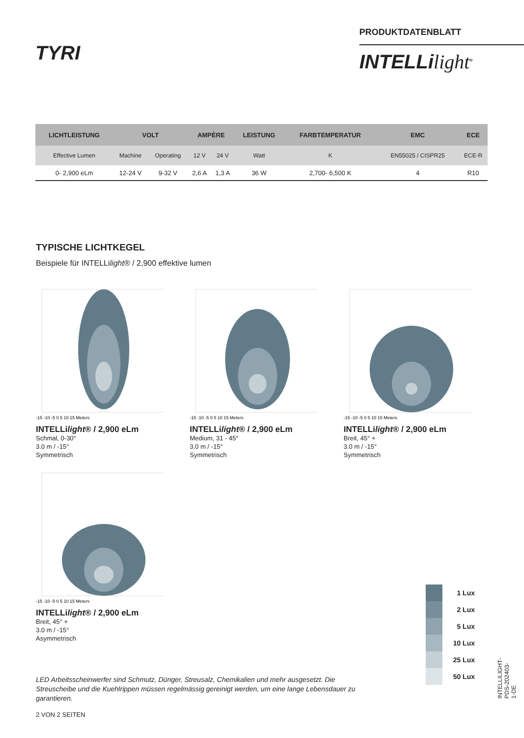TYRI
PRODUKTDATENBLATT
INTELLilight<sup>®</sup>
| LICHTLEISTUNG | VOLT | | AMPÈRE | | LEISTUNG | FARBTEMPERATUR | EMC | ECE |
| --- | --- | --- | --- | --- | --- | --- | --- | --- |
| Effective Lumen | Machine | Operating | 12 V | 24 V | Watt | K | EN55025 / CISPR25 | ECE-R |
| 0- 2,900 eLm | 12-24 V | 9-32 V | 2,6 A | 1,3 A | 36 W | 2,700- 6,500 K | 4 | R10 |
TYPISCHE LICHTKEGEL
Beispiele für INTELLilight® / 2,900 effektive lumen
-15 -10 -5 0 5 10 15 Meters
INTELLilight® / 2,900 eLm
Schmal, 0-30°
3.0 m / -15°
Symmetrisch
-15 -10 -5 0 5 10 15 Meters
INTELLilight® / 2,900 eLm
Medium, 31 - 45°
3.0 m / -15°
Symmetrisch
-15 -10 -5 0 5 10 15 Meters
INTELLilight® / 2,900 eLm
Breit, 45° +
3.0 m / -15°
Symmetrisch
-15 -10 -5 0 5 10 15 Meters
INTELLilight® / 2,900 eLm
Breit, 45° +
3.0 m / -15°
Asymmetrisch
1 Lux
2 Lux
5 Lux
10 Lux
25 Lux
50 Lux
LED Arbeitsscheinwerfer sind Schmutz, Dünger, Streusalz, Chemikalien und mehr ausgesetzt. Die Streuscheibe und die Kuehlrippen müssen regelmässig gereinigt werden, um eine lange Lebensdauer zu garantieren.
2 VON 2 SEITEN
INTELLILIGHT-PDS-202403-1-DE